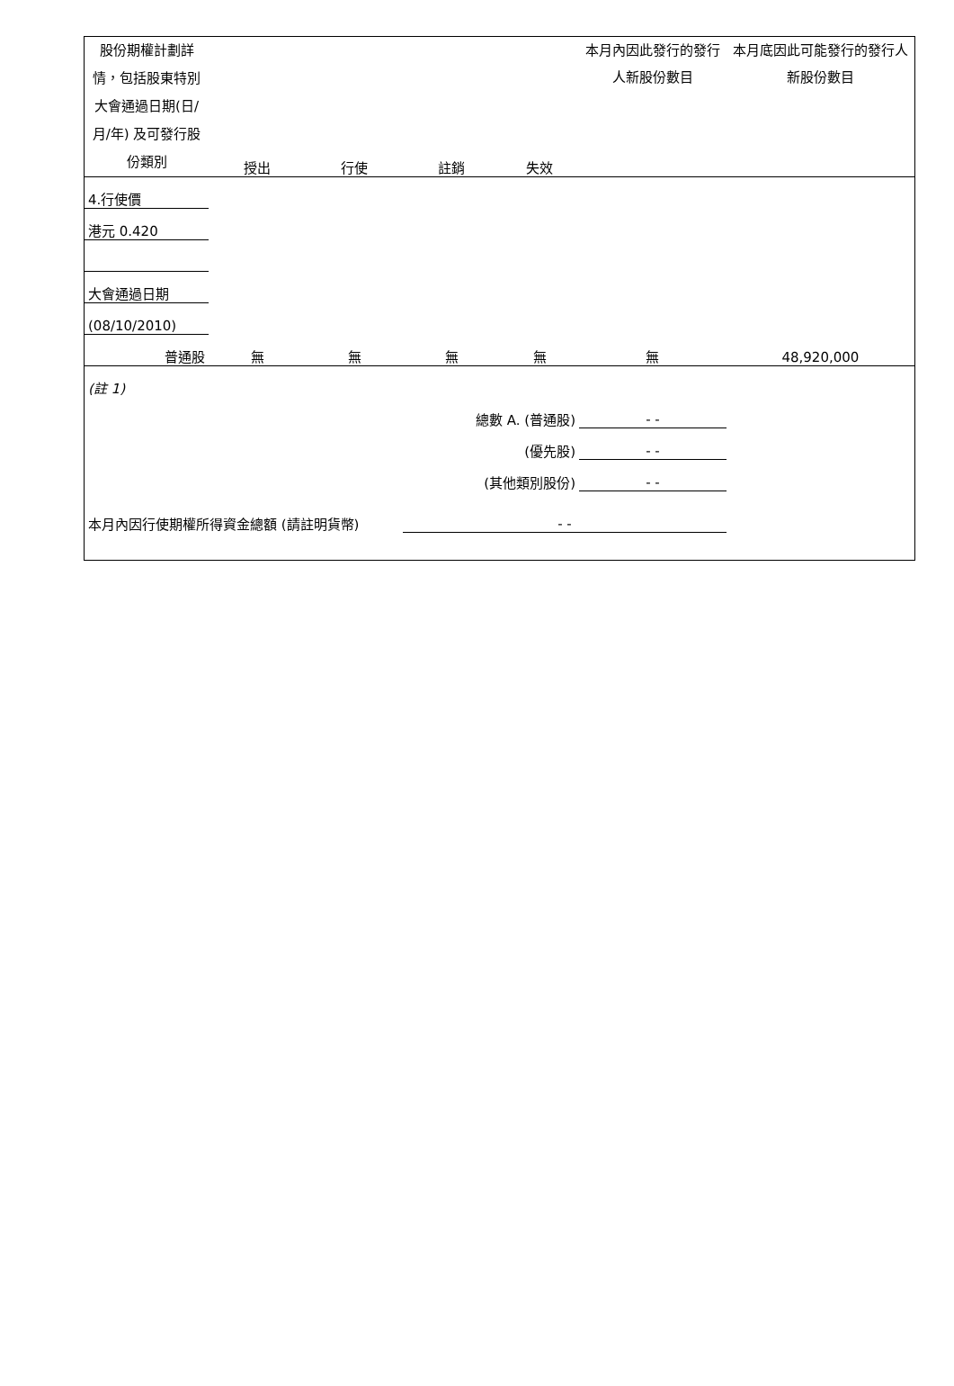| 股份期權計劃詳情，包括股東特別大會通過日期(日/月/年) 及可發行股份類別 | 授出 | 行使 | 註銷 | 失效 | 本月內因此發行的發行人新股份數目 | 本月底因此可能發行的發行人新股份數目 |
| --- | --- | --- | --- | --- | --- | --- |
| 4.行使價 | | | | | | |
| 港元 0.420 | | | | | | |
| 大會通過日期 | | | | | | |
| (08/10/2010) | | | | | | |
| 普通股 | 無 | 無 | 無 | 無 | 無 | 48,920,000 |
| (註 1) | | | | | | |
| 總數 A. (普通股) | | | | | - - | |
| (優先股) | | | | | - - | |
| (其他類別股份) | | | | | - - | |
| 本月內因行使期權所得資金總額 (請註明貨幣) | | | - - | | | |